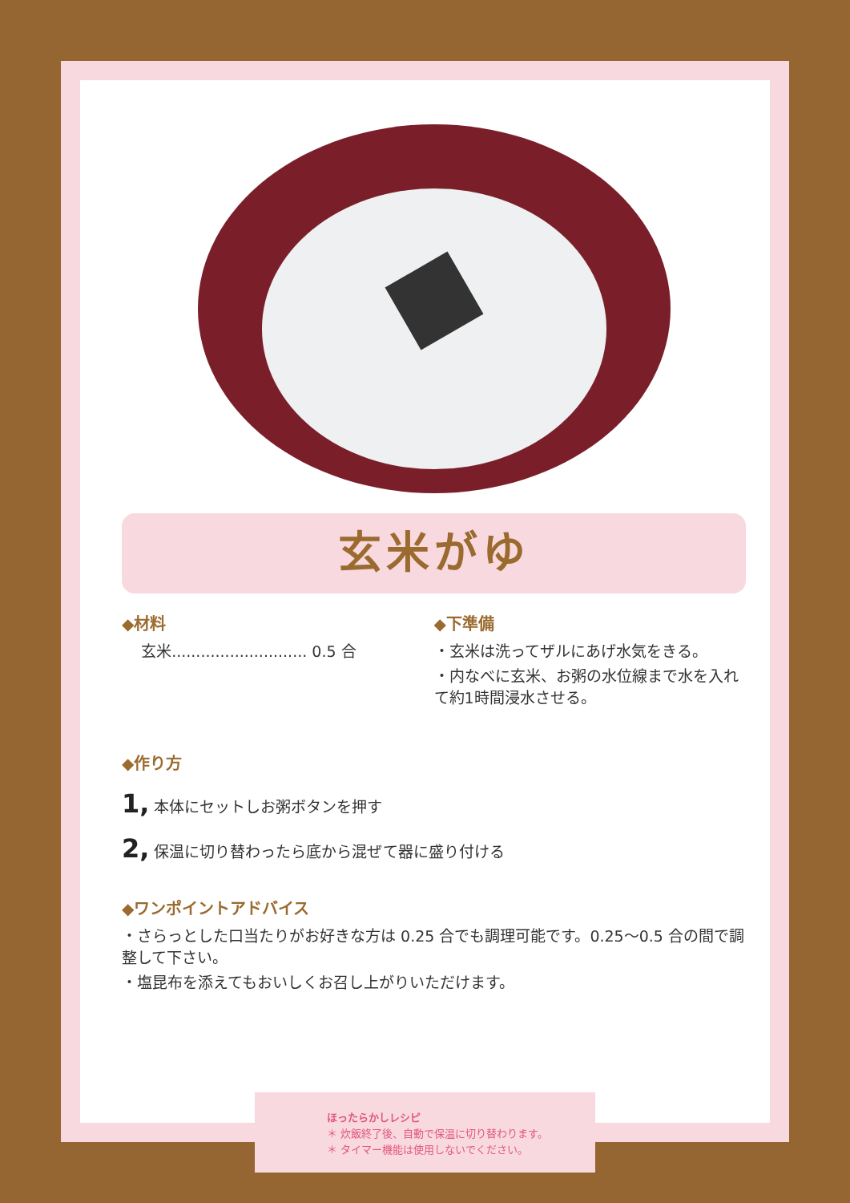玄米がゆ
◆材料
玄米............................ 0.5 合
◆下準備
・玄米は洗ってザルにあげ水気をきる。
・内なべに玄米、お粥の水位線まで水を入れて約1時間浸水させる。
◆作り方
1, 本体にセットしお粥ボタンを押す
2, 保温に切り替わったら底から混ぜて器に盛り付ける
◆ワンポイントアドバイス
・さらっとした口当たりがお好きな方は 0.25 合でも調理可能です。0.25～0.5 合の間で調整して下さい。
・塩昆布を添えてもおいしくお召し上がりいただけます。
ほったらかしレシピ
＊ 炊飯終了後、自動で保温に切り替わります。
＊ タイマー機能は使用しないでください。